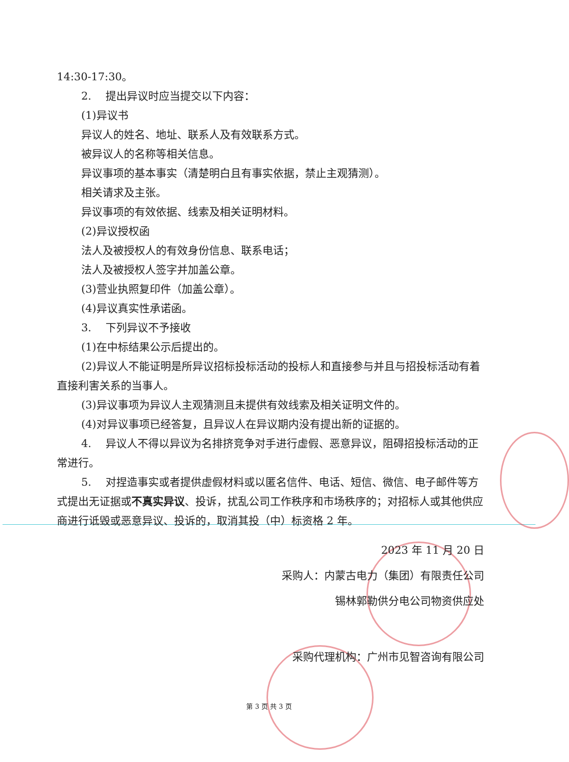14:30-17:30。
2.　 提出异议时应当提交以下内容：
(1)异议书
异议人的姓名、地址、联系人及有效联系方式。
被异议人的名称等相关信息。
异议事项的基本事实（清楚明白且有事实依据，禁止主观猜测）。
相关请求及主张。
异议事项的有效依据、线索及相关证明材料。
(2)异议授权函
法人及被授权人的有效身份信息、联系电话；
法人及被授权人签字并加盖公章。
(3)营业执照复印件（加盖公章）。
(4)异议真实性承诺函。
3.　 下列异议不予接收
(1)在中标结果公示后提出的。
(2)异议人不能证明是所异议招标投标活动的投标人和直接参与并且与招投标活动有着直接利害关系的当事人。
(3)异议事项为异议人主观猜测且未提供有效线索及相关证明文件的。
(4)对异议事项已经答复，且异议人在异议期内没有提出新的证据的。
4.　 异议人不得以异议为名排挤竞争对手进行虚假、恶意异议，阻碍招投标活动的正常进行。
5.　 对捏造事实或者提供虚假材料或以匿名信件、电话、短信、微信、电子邮件等方式提出无证据或不真实异议、投诉，扰乱公司工作秩序和市场秩序的；对招标人或其他供应商进行诋毁或恶意异议、投诉的，取消其投（中）标资格 2 年。
2023 年 11 月 20 日
采购人：内蒙古电力（集团）有限责任公司
锡林郭勒供分电公司物资供应处
采购代理机构：广州市见智咨询有限公司
第 3 页 共 3 页